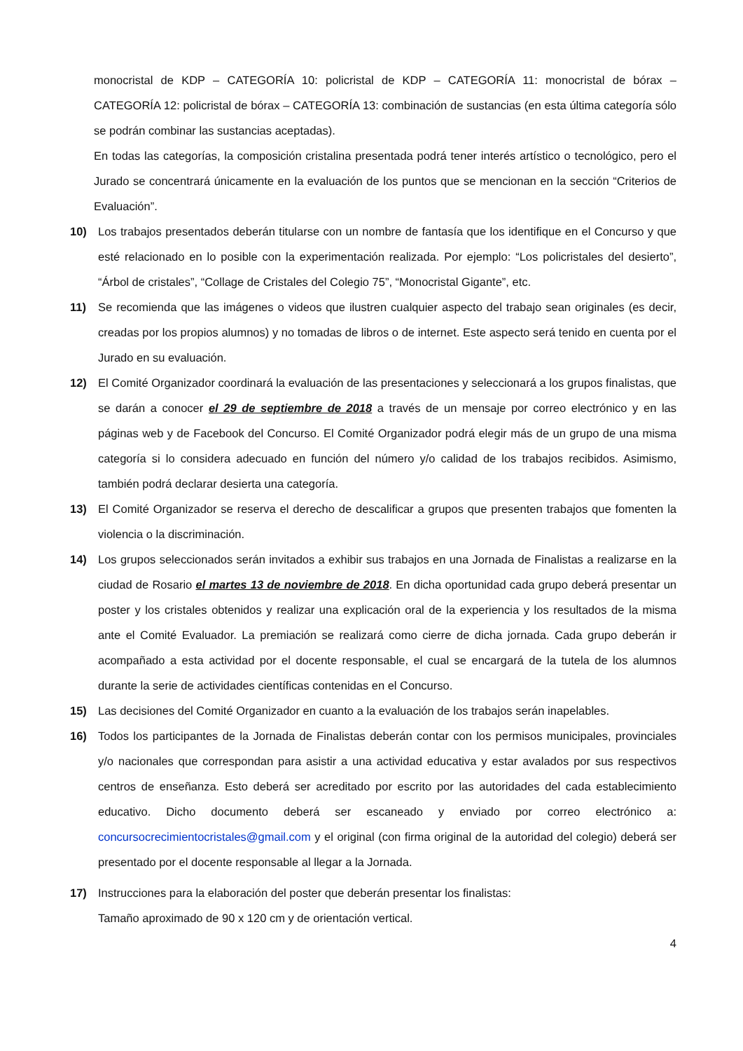monocristal de KDP – CATEGORÍA 10: policristal de KDP – CATEGORÍA 11: monocristal de bórax – CATEGORÍA 12: policristal de bórax – CATEGORÍA 13: combinación de sustancias (en esta última categoría sólo se podrán combinar las sustancias aceptadas).
En todas las categorías, la composición cristalina presentada podrá tener interés artístico o tecnológico, pero el Jurado se concentrará únicamente en la evaluación de los puntos que se mencionan en la sección “Criterios de Evaluación”.
10) Los trabajos presentados deberán titularse con un nombre de fantasía que los identifique en el Concurso y que esté relacionado en lo posible con la experimentación realizada. Por ejemplo: “Los policristales del desierto”, “Árbol de cristales”, “Collage de Cristales del Colegio 75”, “Monocristal Gigante”, etc.
11) Se recomienda que las imágenes o videos que ilustren cualquier aspecto del trabajo sean originales (es decir, creadas por los propios alumnos) y no tomadas de libros o de internet. Este aspecto será tenido en cuenta por el Jurado en su evaluación.
12) El Comité Organizador coordinará la evaluación de las presentaciones y seleccionará a los grupos finalistas, que se darán a conocer el 29 de septiembre de 2018 a través de un mensaje por correo electrónico y en las páginas web y de Facebook del Concurso. El Comité Organizador podrá elegir más de un grupo de una misma categoría si lo considera adecuado en función del número y/o calidad de los trabajos recibidos. Asimismo, también podrá declarar desierta una categoría.
13) El Comité Organizador se reserva el derecho de descalificar a grupos que presenten trabajos que fomenten la violencia o la discriminación.
14) Los grupos seleccionados serán invitados a exhibir sus trabajos en una Jornada de Finalistas a realizarse en la ciudad de Rosario el martes 13 de noviembre de 2018. En dicha oportunidad cada grupo deberá presentar un poster y los cristales obtenidos y realizar una explicación oral de la experiencia y los resultados de la misma ante el Comité Evaluador. La premiación se realizará como cierre de dicha jornada. Cada grupo deberán ir acompañado a esta actividad por el docente responsable, el cual se encargará de la tutela de los alumnos durante la serie de actividades científicas contenidas en el Concurso.
15) Las decisiones del Comité Organizador en cuanto a la evaluación de los trabajos serán inapelables.
16) Todos los participantes de la Jornada de Finalistas deberán contar con los permisos municipales, provinciales y/o nacionales que correspondan para asistir a una actividad educativa y estar avalados por sus respectivos centros de enseñanza. Esto deberá ser acreditado por escrito por las autoridades del cada establecimiento educativo. Dicho documento deberá ser escaneado y enviado por correo electrónico a: concursocrecimientocristales@gmail.com y el original (con firma original de la autoridad del colegio) deberá ser presentado por el docente responsable al llegar a la Jornada.
17) Instrucciones para la elaboración del poster que deberán presentar los finalistas:
Tamaño aproximado de 90 x 120 cm y de orientación vertical.
4